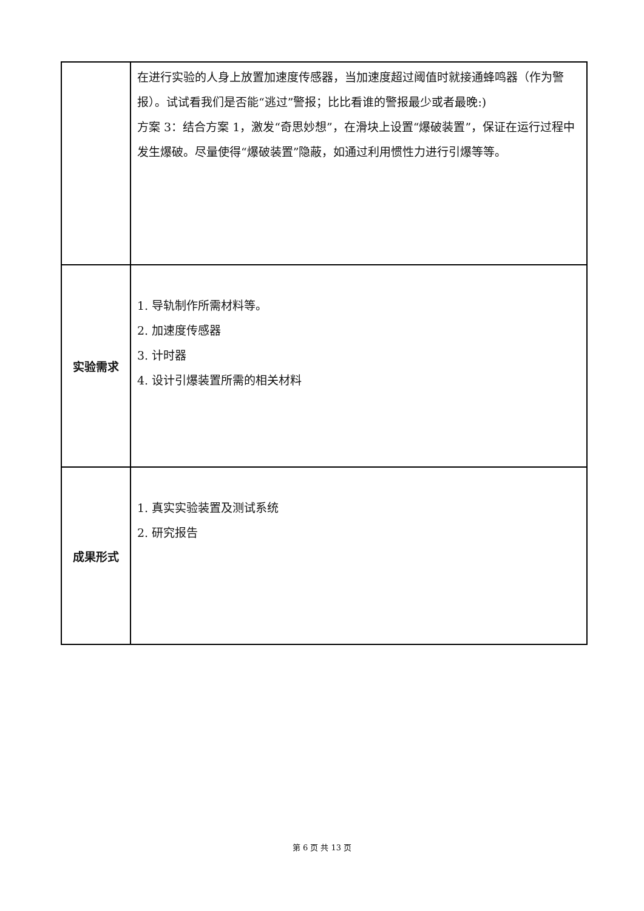| | 在进行实验的人身上放置加速度传感器，当加速度超过阈值时就接通蜂鸣器（作为警报）。试试看我们是否能“逃过”警报；比比看谁的警报最少或者最晚:) 方案 3：结合方案 1，激发“奇思妙想”，在滑块上设置“爆破装置”，保证在运行过程中发生爆破。尽量使得“爆破装置”隐蔽，如通过利用惯性力进行引爆等等。 |
| 实验需求 | 1. 导轨制作所需材料等。 2. 加速度传感器 3. 计时器 4. 设计引爆装置所需的相关材料 |
| 成果形式 | 1. 真实实验装置及测试系统 2. 研究报告 |
第 6 页 共 13 页